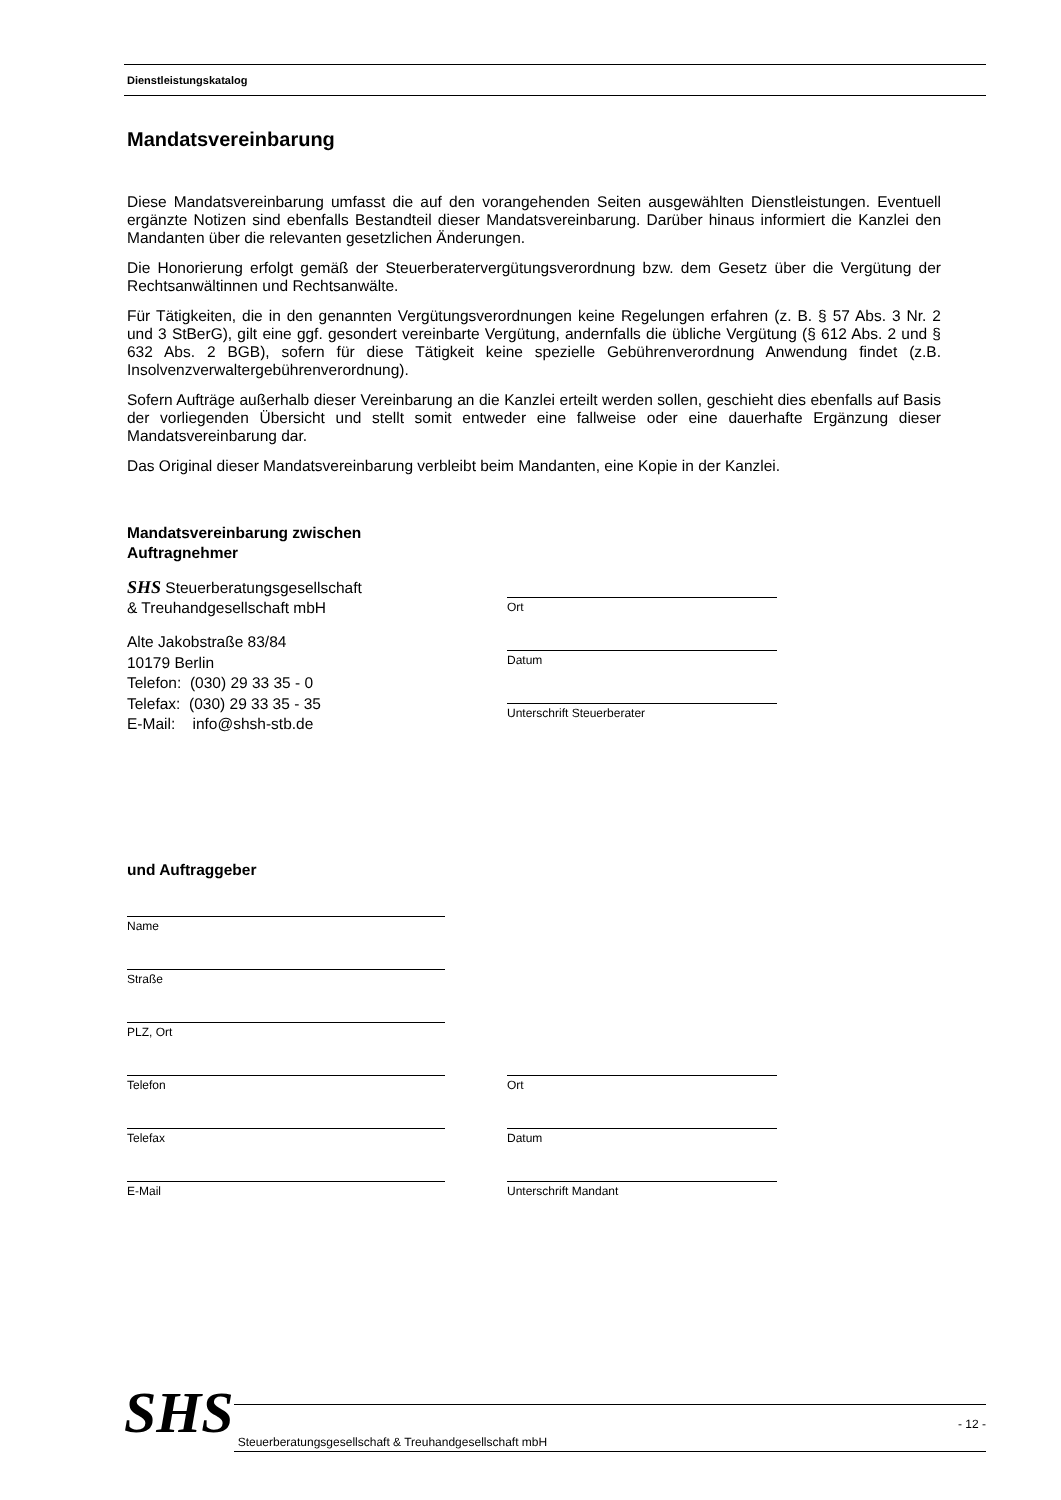Dienstleistungskatalog
Mandatsvereinbarung
Diese Mandatsvereinbarung umfasst die auf den vorangehenden Seiten ausgewählten Dienstleistungen. Eventuell ergänzte Notizen sind ebenfalls Bestandteil dieser Mandatsvereinbarung. Darüber hinaus informiert die Kanzlei den Mandanten über die relevanten gesetzlichen Änderungen.
Die Honorierung erfolgt gemäß der Steuerberatervergütungsverordnung bzw. dem Gesetz über die Vergütung der Rechtsanwältinnen und Rechtsanwälte.
Für Tätigkeiten, die in den genannten Vergütungsverordnungen keine Regelungen erfahren (z. B. § 57 Abs. 3 Nr. 2 und 3 StBerG), gilt eine ggf. gesondert vereinbarte Vergütung, andernfalls die übliche Vergütung (§ 612 Abs. 2 und § 632 Abs. 2 BGB), sofern für diese Tätigkeit keine spezielle Gebührenverordnung Anwendung findet (z.B. Insolvenzverwaltergebührenverordnung).
Sofern Aufträge außerhalb dieser Vereinbarung an die Kanzlei erteilt werden sollen, geschieht dies ebenfalls auf Basis der vorliegenden Übersicht und stellt somit entweder eine fallweise oder eine dauerhafte Ergänzung dieser Mandatsvereinbarung dar.
Das Original dieser Mandatsvereinbarung verbleibt beim Mandanten, eine Kopie in der Kanzlei.
Mandatsvereinbarung zwischen
Auftragnehmer
SHS Steuerberatungsgesellschaft
& Treuhandgesellschaft mbH
Alte Jakobstraße 83/84
10179 Berlin
Telefon: (030) 29 33 35 - 0
Telefax: (030) 29 33 35 - 35
E-Mail: info@shsh-stb.de
Ort
Datum
Unterschrift Steuerberater
und Auftraggeber
Name
Straße
PLZ, Ort
Telefon
Ort
Telefax
Datum
E-Mail
Unterschrift Mandant
SHS
Steuerberatungsgesellschaft & Treuhandgesellschaft mbH - 12 -